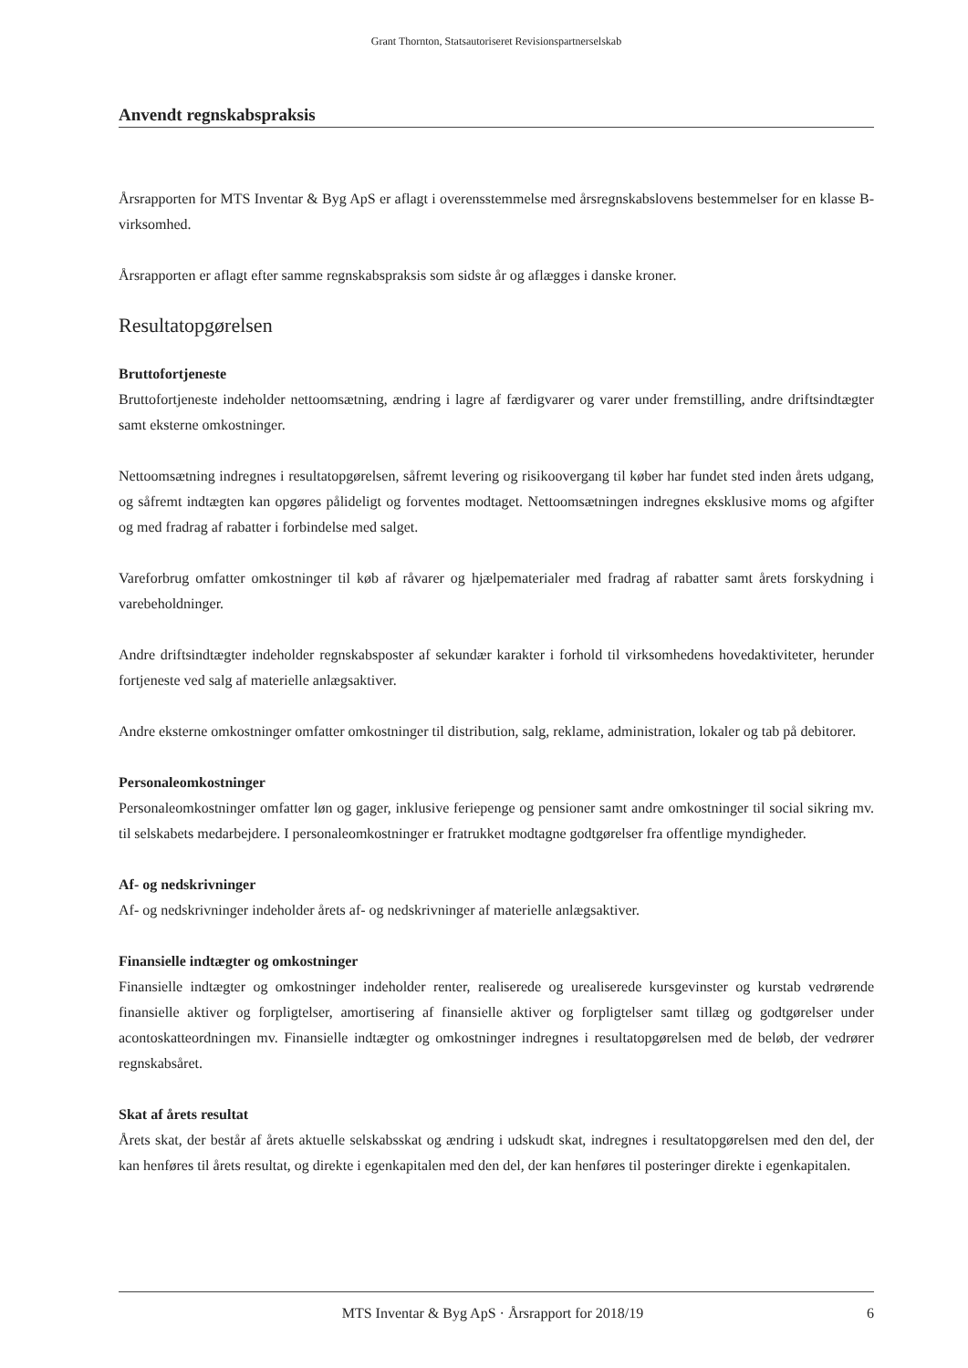Grant Thornton, Statsautoriseret Revisionspartnerselskab
Anvendt regnskabspraksis
Årsrapporten for MTS Inventar & Byg ApS er aflagt i overensstemmelse med årsregnskabslovens bestemmelser for en klasse B-virksomhed.
Årsrapporten er aflagt efter samme regnskabspraksis som sidste år og aflægges i danske kroner.
Resultatopgørelsen
Bruttofortjeneste
Bruttofortjeneste indeholder nettoomsætning, ændring i lagre af færdigvarer og varer under fremstilling, andre driftsindtægter samt eksterne omkostninger.
Nettoomsætning indregnes i resultatopgørelsen, såfremt levering og risikoovergang til køber har fundet sted inden årets udgang, og såfremt indtægten kan opgøres pålideligt og forventes modtaget. Nettoomsætningen indregnes eksklusive moms og afgifter og med fradrag af rabatter i forbindelse med salget.
Vareforbrug omfatter omkostninger til køb af råvarer og hjælpematerialer med fradrag af rabatter samt årets forskydning i varebeholdninger.
Andre driftsindtægter indeholder regnskabsposter af sekundær karakter i forhold til virksomhedens hovedaktiviteter, herunder fortjeneste ved salg af materielle anlægsaktiver.
Andre eksterne omkostninger omfatter omkostninger til distribution, salg, reklame, administration, lokaler og tab på debitorer.
Personaleomkostninger
Personaleomkostninger omfatter løn og gager, inklusive feriepenge og pensioner samt andre omkostninger til social sikring mv. til selskabets medarbejdere. I personaleomkostninger er fratrukket modtagne godtgørelser fra offentlige myndigheder.
Af- og nedskrivninger
Af- og nedskrivninger indeholder årets af- og nedskrivninger af materielle anlægsaktiver.
Finansielle indtægter og omkostninger
Finansielle indtægter og omkostninger indeholder renter, realiserede og urealiserede kursgevinster og kurstab vedrørende finansielle aktiver og forpligtelser, amortisering af finansielle aktiver og forpligtelser samt tillæg og godtgørelser under acontoskatteordningen mv. Finansielle indtægter og omkostninger indregnes i resultatopgørelsen med de beløb, der vedrører regnskabsåret.
Skat af årets resultat
Årets skat, der består af årets aktuelle selskabsskat og ændring i udskudt skat, indregnes i resultatopgørelsen med den del, der kan henføres til årets resultat, og direkte i egenkapitalen med den del, der kan henføres til posteringer direkte i egenkapitalen.
MTS Inventar & Byg ApS · Årsrapport for 2018/19 6